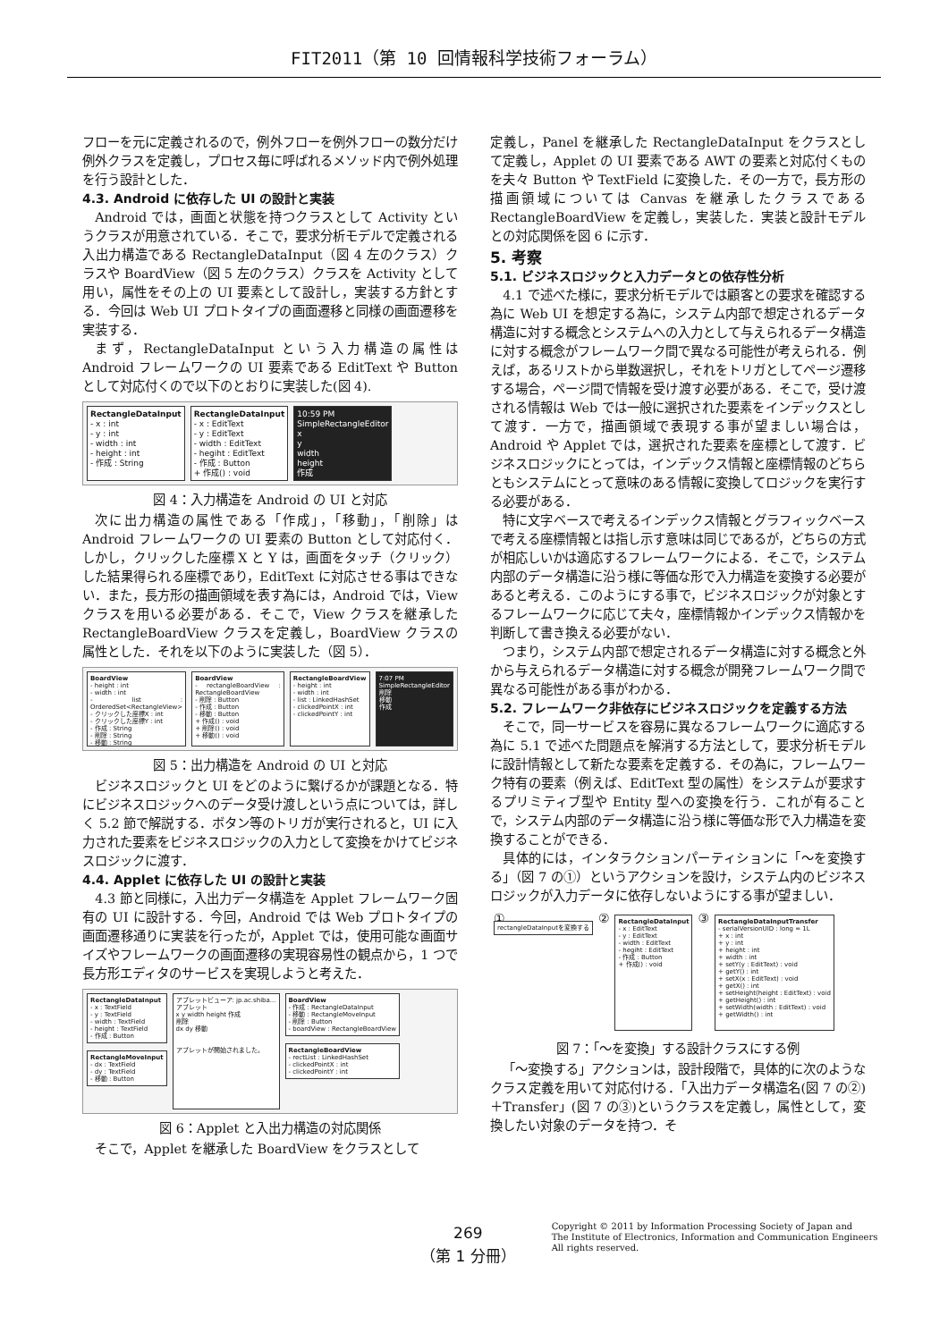FIT2011（第 10 回情報科学技術フォーラム）
フローを元に定義されるので，例外フローを例外フローの数分だけ例外クラスを定義し，プロセス毎に呼ばれるメソッド内で例外処理を行う設計とした．
4.3. Android に依存した UI の設計と実装
Android では，画面と状態を持つクラスとして Activity というクラスが用意されている．そこで，要求分析モデルで定義される入出力構造である RectangleDataInput（図 4 左のクラス）クラスや BoardView（図 5 左のクラス）クラスを Activity として用い，属性をその上の UI 要素として設計し，実装する方針とする．今回は Web UI プロトタイプの画面遷移と同様の画面遷移を実装する．
まず，RectangleDataInput という入力構造の属性は Android フレームワークの UI 要素である EditText や Button として対応付くので以下のとおりに実装した(図 4).
RectangleDataInput
- x : int
- y : int
- width : int
- height : int
- 作成 : String
RectangleDataInput
- x : EditText
- y : EditText
- width : EditText
- hegiht : EditText
- 作成 : Button
+ 作成() : void
10:59 PM
SimpleRectangleEditor
x
y
width
height
作成
図 4：入力構造を Android の UI と対応
次に出力構造の属性である「作成」，「移動」，「削除」は Android フレームワークの UI 要素の Button として対応付く．しかし，クリックした座標 X と Y は，画面をタッチ（クリック）した結果得られる座標であり，EditText に対応させる事はできない．また，長方形の描画領域を表す為には，Android では，View クラスを用いる必要がある．そこで，View クラスを継承した RectangleBoardView クラスを定義し，BoardView クラスの属性とした．それを以下のように実装した（図 5）．
BoardView
- height : int
- width : int
- list : OrderedSet<RectangleView>
- クリックした座標X : int
- クリックした座標Y : int
- 作成 : String
- 削除 : String
- 移動 : String
BoardView
- rectangleBoardView : RectangleBoardView
- 削除 : Button
- 作成 : Button
- 移動 : Button
+ 作成() : void
+ 削除() : void
+ 移動() : void
RectangleBoardView
- height : int
- width : int
- list : LinkedHashSet
- clickedPointX : int
- clickedPointY : int
7:07 PM
SimpleRectangleEditor
削除
移動
作成
図 5：出力構造を Android の UI と対応
ビジネスロジックと UI をどのように繋げるかが課題となる．特にビジネスロジックへのデータ受け渡しという点については，詳しく 5.2 節で解説する．ボタン等のトリガが実行されると，UI に入力された要素をビジネスロジックの入力として変換をかけてビジネスロジックに渡す．
4.4. Applet に依存した UI の設計と実装
4.3 節と同様に，入出力データ構造を Applet フレームワーク固有の UI に設計する．今回，Android では Web プロトタイプの画面遷移通りに実装を行ったが，Applet では，使用可能な画面サイズやフレームワークの画面遷移の実現容易性の観点から，1 つで長方形エディタのサービスを実現しようと考えた．
RectangleDataInput
- x : TextField
- y : TextField
- width : TextField
- height : TextField
- 作成 : Button
RectangleMoveInput
- dx : TextField
- dy : TextField
- 移動 : Button
アプレットビューア: jp.ac.shiba...
アプレット
x y width height 作成
削除
dx dy 移動
アプレットが開始されました。
BoardView
- 作成 : RectangleDataInput
- 移動 : RectangleMoveInput
- 削除 : Button
- boardView : RectangleBoardView
RectangleBoardView
- rectList : LinkedHashSet
- clickedPointX : int
- clickedPointY : int
図 6：Applet と入出力構造の対応関係
そこで，Applet を継承した BoardView をクラスとして
定義し，Panel を継承した RectangleDataInput をクラスとして定義し，Applet の UI 要素である AWT の要素と対応付くものを夫々 Button や TextField に変換した．その一方で，長方形の描画領域については Canvas を継承したクラスである RectangleBoardView を定義し，実装した．実装と設計モデルとの対応関係を図 6 に示す．
5. 考察
5.1. ビジネスロジックと入力データとの依存性分析
4.1 で述べた様に，要求分析モデルでは顧客との要求を確認する為に Web UI を想定する為に，システム内部で想定されるデータ構造に対する概念とシステムへの入力として与えられるデータ構造に対する概念がフレームワーク間で異なる可能性が考えられる．例えば，あるリストから単数選択し，それをトリガとしてページ遷移する場合，ページ間で情報を受け渡す必要がある．そこで，受け渡される情報は Web では一般に選択された要素をインデックスとして渡す．一方で，描画領域で表現する事が望ましい場合は，Android や Applet では，選択された要素を座標として渡す．ビジネスロジックにとっては，インデックス情報と座標情報のどちらともシステムにとって意味のある情報に変換してロジックを実行する必要がある．
特に文字ベースで考えるインデックス情報とグラフィックベースで考える座標情報とは指し示す意味は同じであるが，どちらの方式が相応しいかは適応するフレームワークによる．そこで，システム内部のデータ構造に沿う様に等価な形で入力構造を変換する必要があると考える．このようにする事で，ビジネスロジックが対象とするフレームワークに応じて夫々，座標情報かインデックス情報かを判断して書き換える必要がない．
つまり，システム内部で想定されるデータ構造に対する概念と外から与えられるデータ構造に対する概念が開発フレームワーク間で異なる可能性がある事がわかる．
5.2. フレームワーク非依存にビジネスロジックを定義する方法
そこで，同一サービスを容易に異なるフレームワークに適応する為に 5.1 で述べた問題点を解消する方法として，要求分析モデルに設計情報として新たな要素を定義する．その為に，フレームワーク特有の要素（例えば、EditText 型の属性）をシステムが要求するプリミティブ型や Entity 型への変換を行う．これが有ることで，システム内部のデータ構造に沿う様に等価な形で入力構造を変換することができる．
具体的には，インタラクションパーティションに「〜を変換する」（図 7 の①）というアクションを設け，システム内のビジネスロジックが入力データに依存しないようにする事が望ましい．
①
rectangleDataInputを変換する
②
RectangleDataInput
- x : EditText
- y : EditText
- width : EditText
- hegiht : EditText
- 作成 : Button
+ 作成() : void
③
RectangleDataInputTransfer
- serialVersionUID : long = 1L
+ x : int
+ y : int
+ height : int
+ width : int
+ setY(y : EditText) : void
+ getY() : int
+ setX(x : EditText) : void
+ getX() : int
+ setHeight(height : EditText) : void
+ getHeight() : int
+ setWidth(width : EditText) : void
+ getWidth() : int
図 7：「〜を変換」する設計クラスにする例
「〜変換する」アクションは，設計段階で，具体的に次のようなクラス定義を用いて対応付ける．「入出力データ構造名(図 7 の②)＋Transfer」(図 7 の③)というクラスを定義し，属性として，変換したい対象のデータを持つ．そ
269
（第 1 分冊）
Copyright © 2011 by Information Processing Society of Japan and
The Institute of Electronics, Information and Communication Engineers
All rights reserved.